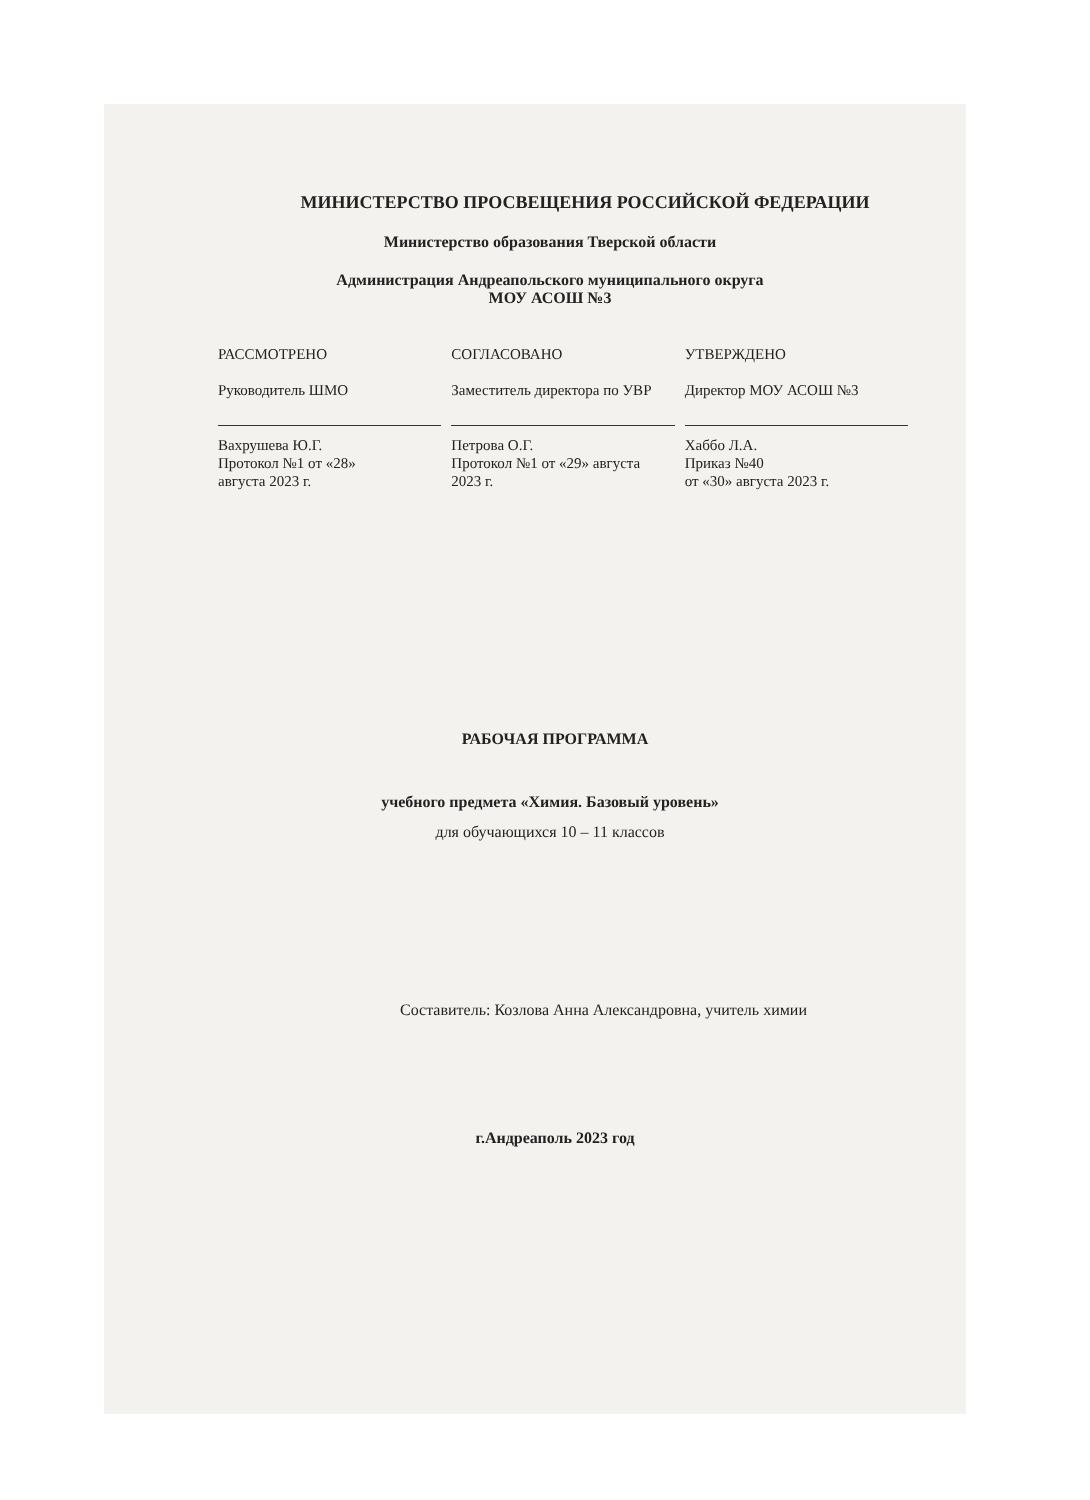МИНИСТЕРСТВО ПРОСВЕЩЕНИЯ РОССИЙСКОЙ ФЕДЕРАЦИИ
Министерство образования Тверской области
Администрация Андреапольского муниципального округа
МОУ АСОШ №3
РАССМОТРЕНО
Руководитель ШМО
Вахрушева Ю.Г.
Протокол №1 от «28»
августа 2023 г.
СОГЛАСОВАНО
Заместитель директора по УВР
Петрова О.Г.
Протокол №1 от «29» августа
2023 г.
УТВЕРЖДЕНО
Директор МОУ АСОШ №3
Хаббо Л.А.
Приказ №40
от «30» августа 2023 г.
РАБОЧАЯ ПРОГРАММА
учебного предмета «Химия. Базовый уровень»
для обучающихся 10 – 11 классов
Составитель: Козлова Анна Александровна, учитель химии
г.Андреаполь 2023 год